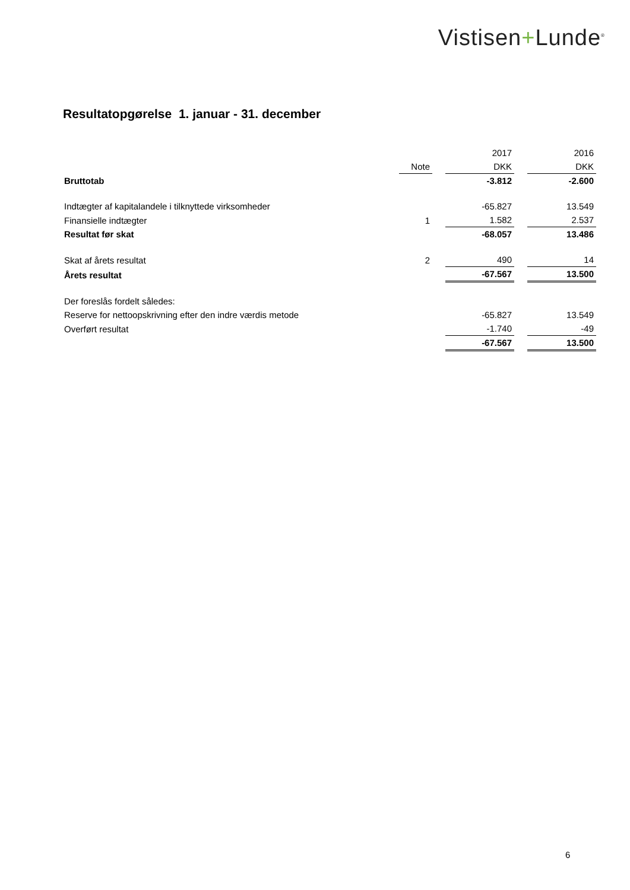Vistisen+Lunde<sup>®</sup>
Resultatopgørelse 1. januar - 31. december
| | | | 2017 | | 2016 |
| | Note | | DKK | | DKK |
| Bruttotab | | | -3.812 | | -2.600 |
| Indtægter af kapitalandele i tilknyttede virksomheder | | | -65.827 | | 13.549 |
| Finansielle indtægter | 1 | | 1.582 | | 2.537 |
| Resultat før skat | | | -68.057 | | 13.486 |
| Skat af årets resultat | 2 | | 490 | | 14 |
| Årets resultat | | | -67.567 | | 13.500 |
| Der foreslås fordelt således: | | | | | |
| Reserve for nettoopskrivning efter den indre værdis metode | | | -65.827 | | 13.549 |
| Overført resultat | | | -1.740 | | -49 |
| | | | -67.567 | | 13.500 |
6